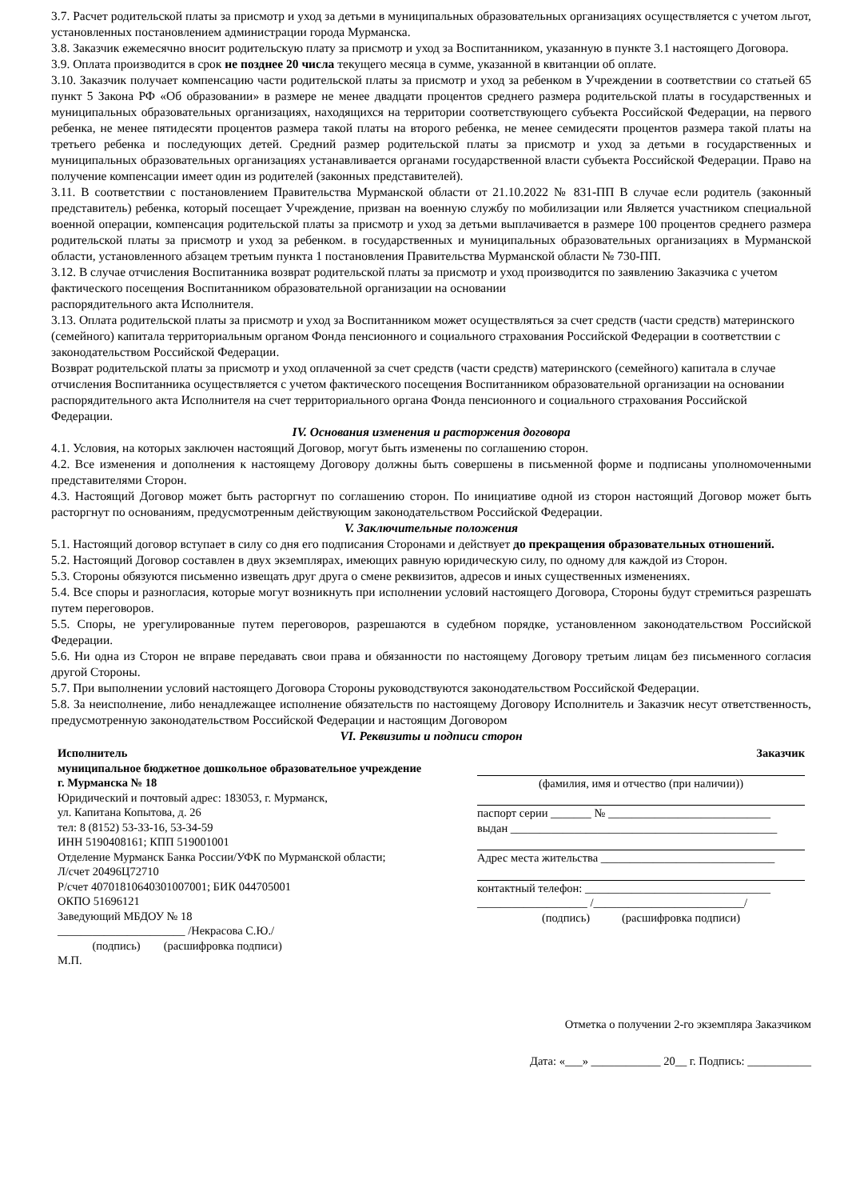3.7. Расчет родительской платы за присмотр и уход за детьми в муниципальных образовательных организациях осуществляется с учетом льгот, установленных постановлением администрации города Мурманска.
3.8. Заказчик ежемесячно вносит родительскую плату за присмотр и уход за Воспитанником, указанную в пункте 3.1 настоящего Договора.
3.9. Оплата производится в срок не позднее 20 числа текущего месяца в сумме, указанной в квитанции об оплате.
3.10. Заказчик получает компенсацию части родительской платы за присмотр и уход за ребенком в Учреждении в соответствии со статьей 65 пункт 5 Закона РФ «Об образовании» в размере не менее двадцати процентов среднего размера родительской платы в государственных и муниципальных образовательных организациях, находящихся на территории соответствующего субъекта Российской Федерации, на первого ребенка, не менее пятидесяти процентов размера такой платы на второго ребенка, не менее семидесяти процентов размера такой платы на третьего ребенка и последующих детей. Средний размер родительской платы за присмотр и уход за детьми в государственных и муниципальных образовательных организациях устанавливается органами государственной власти субъекта Российской Федерации. Право на получение компенсации имеет один из родителей (законных представителей).
3.11. В соответствии с постановлением Правительства Мурманской области от 21.10.2022 № 831-ПП В случае если родитель (законный представитель) ребенка, который посещает Учреждение, призван на военную службу по мобилизации или Является участником специальной военной операции, компенсация родительской платы за присмотр и уход за детьми выплачивается в размере 100 процентов среднего размера родительской платы за присмотр и уход за ребенком. в государственных и муниципальных образовательных организациях в Мурманской области, установленного абзацем третьим пункта 1 постановления Правительства Мурманской области № 730-ПП.
3.12. В случае отчисления Воспитанника возврат родительской платы за присмотр и уход производится по заявлению Заказчика с учетом фактического посещения Воспитанником образовательной организации на основании
распорядительного акта Исполнителя.
3.13. Оплата родительской платы за присмотр и уход за Воспитанником может осуществляться за счет средств (части средств) материнского (семейного) капитала территориальным органом Фонда пенсионного и социального страхования Российской Федерации в соответствии с законодательством Российской Федерации.
Возврат родительской платы за присмотр и уход оплаченной за счет средств (части средств) материнского (семейного) капитала в случае отчисления Воспитанника осуществляется с учетом фактического посещения Воспитанником образовательной организации на основании распорядительного акта Исполнителя на счет территориального органа Фонда пенсионного и социального страхования Российской Федерации.
IV. Основания изменения и расторжения договора
4.1. Условия, на которых заключен настоящий Договор, могут быть изменены по соглашению сторон.
4.2. Все изменения и дополнения к настоящему Договору должны быть совершены в письменной форме и подписаны уполномоченными представителями Сторон.
4.3. Настоящий Договор может быть расторгнут по соглашению сторон. По инициативе одной из сторон настоящий Договор может быть расторгнут по основаниям, предусмотренным действующим законодательством Российской Федерации.
V. Заключительные положения
5.1. Настоящий договор вступает в силу со дня его подписания Сторонами и действует до прекращения образовательных отношений.
5.2. Настоящий Договор составлен в двух экземплярах, имеющих равную юридическую силу, по одному для каждой из Сторон.
5.3. Стороны обязуются письменно извещать друг друга о смене реквизитов, адресов и иных существенных изменениях.
5.4. Все споры и разногласия, которые могут возникнуть при исполнении условий настоящего Договора, Стороны будут стремиться разрешать путем переговоров.
5.5. Споры, не урегулированные путем переговоров, разрешаются в судебном порядке, установленном законодательством Российской Федерации.
5.6. Ни одна из Сторон не вправе передавать свои права и обязанности по настоящему Договору третьим лицам без письменного согласия другой Стороны.
5.7. При выполнении условий настоящего Договора Стороны руководствуются законодательством Российской Федерации.
5.8. За неисполнение, либо ненадлежащее исполнение обязательств по настоящему Договору Исполнитель и Заказчик несут ответственность, предусмотренную законодательством Российской Федерации и настоящим Договором
VI. Реквизиты и подписи сторон
Исполнитель
муниципальное бюджетное дошкольное образовательное учреждение г. Мурманска № 18
Юридический и почтовый адрес: 183053, г. Мурманск,
ул. Капитана Копытова, д. 26
тел: 8 (8152) 53-33-16, 53-34-59
ИНН 5190408161; КПП 519001001
Отделение Мурманск Банка России/УФК по Мурманской области;
Л/счет 20496Ц72710
Р/счет 40701810640301007001; БИК 044705001
ОКПО 51696121
Заведующий МБДОУ № 18
______________________ /Некрасова С.Ю./
(подпись) (расшифровка подписи)
М.П.
Заказчик
(фамилия, имя и отчество (при наличии))
паспорт серии _______ № ____________________________
выдан ______________________________________________
Адрес места жительства ______________________________
контактный телефон: ________________________________
___________________ /__________________________/
(подпись) (расшифровка подписи)
Отметка о получении 2-го экземпляра Заказчиком
Дата: «___» ____________ 20__ г. Подпись: ___________